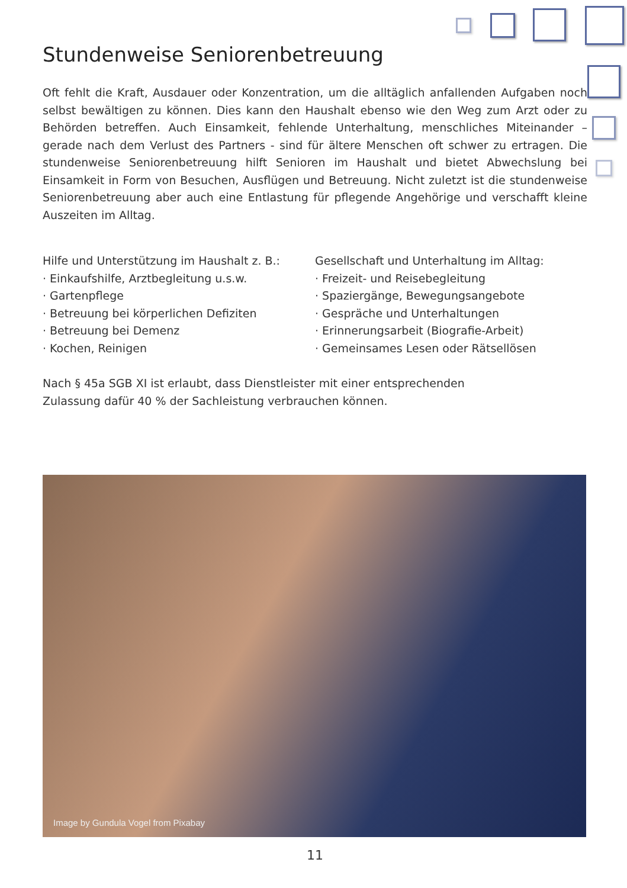Stundenweise Seniorenbetreuung
Oft fehlt die Kraft, Ausdauer oder Konzentration, um die alltäglich anfallenden Aufgaben noch selbst bewältigen zu können. Dies kann den Haushalt ebenso wie den Weg zum Arzt oder zu Behörden betreffen. Auch Einsamkeit, fehlende Unterhaltung, menschliches Miteinander – gerade nach dem Verlust des Partners - sind für ältere Menschen oft schwer zu ertragen. Die stundenweise Seniorenbetreuung hilft Senioren im Haushalt und bietet Abwechslung bei Einsamkeit in Form von Besuchen, Ausflügen und Betreuung. Nicht zuletzt ist die stundenweise Seniorenbetreuung aber auch eine Entlastung für pflegende Angehörige und verschafft kleine Auszeiten im Alltag.
Hilfe und Unterstützung im Haushalt z. B.:
· Einkaufshilfe, Arztbegleitung u.s.w.
· Gartenpflege
· Betreuung bei körperlichen Defiziten
· Betreuung bei Demenz
· Kochen, Reinigen
Gesellschaft und Unterhaltung im Alltag:
· Freizeit- und Reisebegleitung
· Spaziergänge, Bewegungsangebote
· Gespräche und Unterhaltungen
· Erinnerungsarbeit (Biografie-Arbeit)
· Gemeinsames Lesen oder Rätsellösen
Nach § 45a SGB XI ist erlaubt, dass Dienstleister mit einer entsprechenden
Zulassung dafür 40 % der Sachleistung verbrauchen können.
Image by Gundula Vogel from Pixabay
11